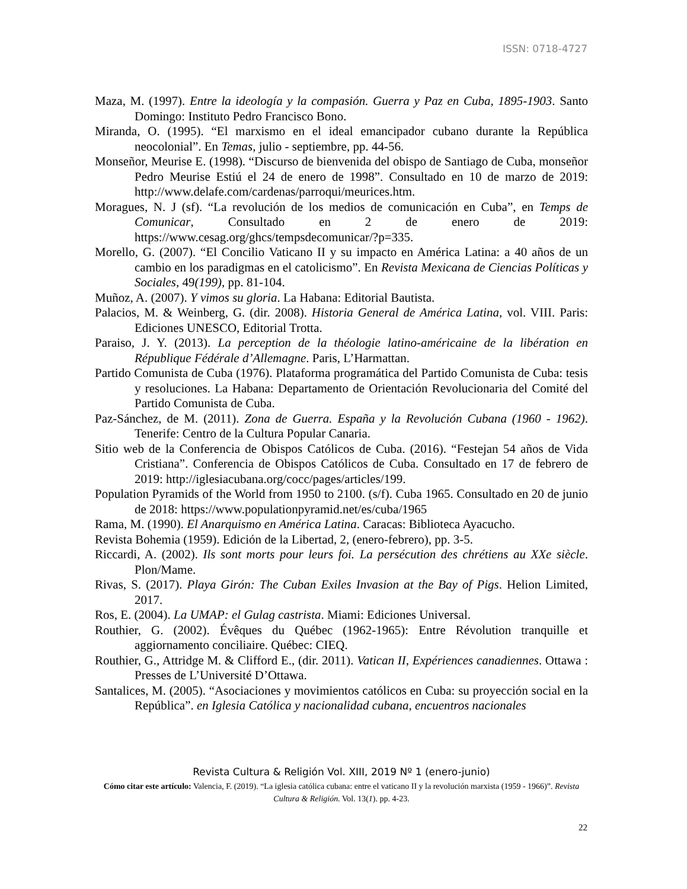ISSN: 0718-4727
Maza, M. (1997). Entre la ideología y la compasión. Guerra y Paz en Cuba, 1895-1903. Santo Domingo: Instituto Pedro Francisco Bono.
Miranda, O. (1995). “El marxismo en el ideal emancipador cubano durante la República neocolonial”. En Temas, julio - septiembre, pp. 44-56.
Monseñor, Meurise E. (1998). “Discurso de bienvenida del obispo de Santiago de Cuba, monseñor Pedro Meurise Estiú el 24 de enero de 1998”. Consultado en 10 de marzo de 2019: http://www.delafe.com/cardenas/parroqui/meurices.htm.
Moragues, N. J (sf). “La revolución de los medios de comunicación en Cuba”, en Temps de Comunicar, Consultado en 2 de enero de 2019: https://www.cesag.org/ghcs/tempsdecomunicar/?p=335.
Morello, G. (2007). “El Concilio Vaticano II y su impacto en América Latina: a 40 años de un cambio en los paradigmas en el catolicismo”. En Revista Mexicana de Ciencias Políticas y Sociales, 49(199), pp. 81-104.
Muñoz, A. (2007). Y vimos su gloria. La Habana: Editorial Bautista.
Palacios, M. & Weinberg, G. (dir. 2008). Historia General de América Latina, vol. VIII. Paris: Ediciones UNESCO, Editorial Trotta.
Paraiso, J. Y. (2013). La perception de la théologie latino-américaine de la libération en République Fédérale d’Allemagne. Paris, L’Harmattan.
Partido Comunista de Cuba (1976). Plataforma programática del Partido Comunista de Cuba: tesis y resoluciones. La Habana: Departamento de Orientación Revolucionaria del Comité del Partido Comunista de Cuba.
Paz-Sánchez, de M. (2011). Zona de Guerra. España y la Revolución Cubana (1960 - 1962). Tenerife: Centro de la Cultura Popular Canaria.
Sitio web de la Conferencia de Obispos Católicos de Cuba. (2016). “Festejan 54 años de Vida Cristiana”. Conferencia de Obispos Católicos de Cuba. Consultado en 17 de febrero de 2019: http://iglesiacubana.org/cocc/pages/articles/199.
Population Pyramids of the World from 1950 to 2100. (s/f). Cuba 1965. Consultado en 20 de junio de 2018: https://www.populationpyramid.net/es/cuba/1965
Rama, M. (1990). El Anarquismo en América Latina. Caracas: Biblioteca Ayacucho.
Revista Bohemia (1959). Edición de la Libertad, 2, (enero-febrero), pp. 3-5.
Riccardi, A. (2002). Ils sont morts pour leurs foi. La persécution des chrétiens au XXe siècle. Plon/Mame.
Rivas, S. (2017). Playa Girón: The Cuban Exiles Invasion at the Bay of Pigs. Helion Limited, 2017.
Ros, E. (2004). La UMAP: el Gulag castrista. Miami: Ediciones Universal.
Routhier, G. (2002). Évêques du Québec (1962-1965): Entre Révolution tranquille et aggiornamento conciliaire. Québec: CIEQ.
Routhier, G., Attridge M. & Clifford E., (dir. 2011). Vatican II, Expériences canadiennes. Ottawa : Presses de L’Université D’Ottawa.
Santalices, M. (2005). “Asociaciones y movimientos católicos en Cuba: su proyección social en la República”. en Iglesia Católica y nacionalidad cubana, encuentros nacionales
Revista Cultura & Religión Vol. XIII, 2019 Nº 1 (enero-junio)
Cómo citar este artículo: Valencia, F. (2019). “La iglesia católica cubana: entre el vaticano II y la revolución marxista (1959 - 1966)”. Revista Cultura & Religión. Vol. 13(1). pp. 4-23.
22